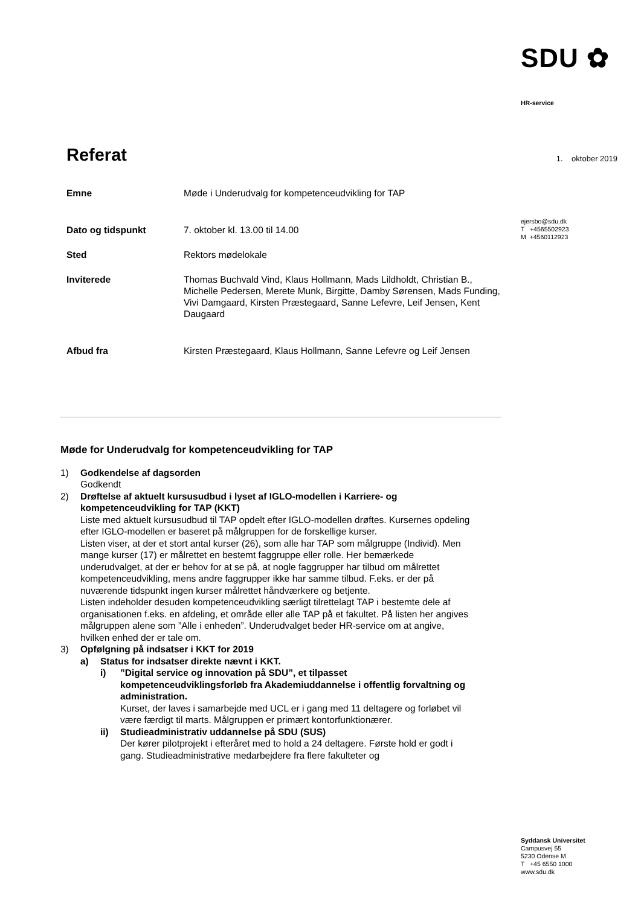SDU ✿
HR-service
1. oktober 2019
ejersbo@sdu.dk
T +4565502923
M +4560112923
Syddansk Universitet
Campusvej 55
5230 Odense M
T +45 6550 1000
www.sdu.dk
Referat
| Emne | Møde i Underudvalg for kompetenceudvikling for TAP |
| Dato og tidspunkt | 7. oktober kl. 13.00 til 14.00 |
| Sted | Rektors mødelokale |
| Inviterede | Thomas Buchvald Vind, Klaus Hollmann, Mads Lildholdt, Christian B., Michelle Pedersen, Merete Munk, Birgitte, Damby Sørensen, Mads Funding, Vivi Damgaard, Kirsten Præstegaard, Sanne Lefevre, Leif Jensen, Kent Daugaard |
| Afbud fra | Kirsten Præstegaard, Klaus Hollmann, Sanne Lefevre og Leif Jensen |
Møde for Underudvalg for kompetenceudvikling for TAP
1) Godkendelse af dagsorden
Godkendt
2) Drøftelse af aktuelt kursusudbud i lyset af IGLO-modellen i Karriere- og kompetenceudvikling for TAP (KKT)
Liste med aktuelt kursusudbud til TAP opdelt efter IGLO-modellen drøftes. Kursernes opdeling efter IGLO-modellen er baseret på målgruppen for de forskellige kurser.
Listen viser, at der et stort antal kurser (26), som alle har TAP som målgruppe (Individ). Men mange kurser (17) er målrettet en bestemt faggruppe eller rolle. Her bemærkede underudvalget, at der er behov for at se på, at nogle faggrupper har tilbud om målrettet kompetenceudvikling, mens andre faggrupper ikke har samme tilbud. F.eks. er der på nuværende tidspunkt ingen kurser målrettet håndværkere og betjente.
Listen indeholder desuden kompetenceudvikling særligt tilrettelagt TAP i bestemte dele af organisationen f.eks. en afdeling, et område eller alle TAP på et fakultet. På listen her angives målgruppen alene som ”Alle i enheden”. Underudvalget beder HR-service om at angive, hvilken enhed der er tale om.
3) Opfølgning på indsatser i KKT for 2019
a) Status for indsatser direkte nævnt i KKT.
i) ”Digital service og innovation på SDU”, et tilpasset kompetenceudviklingsforløb fra Akademiuddannelse i offentlig forvaltning og administration.
Kurset, der laves i samarbejde med UCL er i gang med 11 deltagere og forløbet vil være færdigt til marts. Målgruppen er primært kontorfunktionærer.
ii) Studieadministrativ uddannelse på SDU (SUS)
Der kører pilotprojekt i efteråret med to hold a 24 deltagere. Første hold er godt i gang. Studieadministrative medarbejdere fra flere fakulteter og